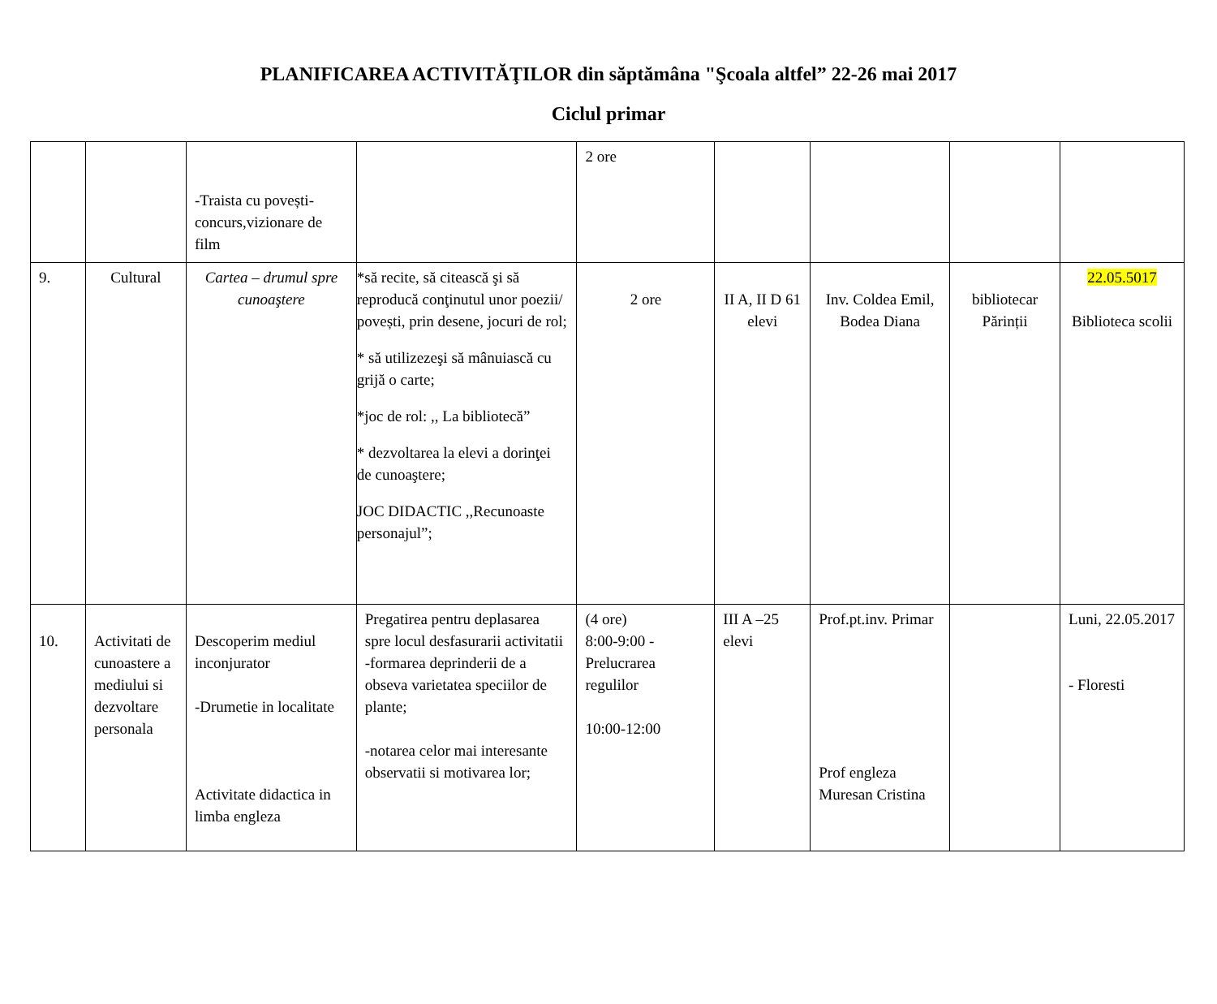PLANIFICAREA ACTIVITĂŢILOR din săptămâna "Şcoala altfel” 22-26 mai 2017
Ciclul primar
| | | -Traista cu povești-concurs,vizionare de film | | 2 ore | | | | |
| 9. | Cultural | Cartea – drumul spre cunoaştere | *să recite, să citească şi să reproducă conţinutul unor poezii/ povești, prin desene, jocuri de rol; * să utilizezeşi să mânuiască cu grijă o carte; *joc de rol: ,, La bibliotecă” * dezvoltarea la elevi a dorinţei de cunoaştere; JOC DIDACTIC ,,Recunoaste personajul”; | 2 ore | II A, II D 61 elevi | Inv. Coldea Emil, Bodea Diana | bibliotecar Părinții | 22.05.5017 Biblioteca scolii |
| 10. | Activitati de cunoastere a mediului si dezvoltare personala | Descoperim mediul inconjurator -Drumetie in localitate Activitate didactica in limba engleza | Pregatirea pentru deplasarea spre locul desfasurarii activitatii -formarea deprinderii de a obseva varietatea speciilor de plante; -notarea celor mai interesante observatii si motivarea lor; | (4 ore) 8:00-9:00 - Prelucrarea regulilor 10:00-12:00 | III A –25 elevi | Prof.pt.inv. Primar Prof engleza Muresan Cristina | | Luni, 22.05.2017 - Floresti |